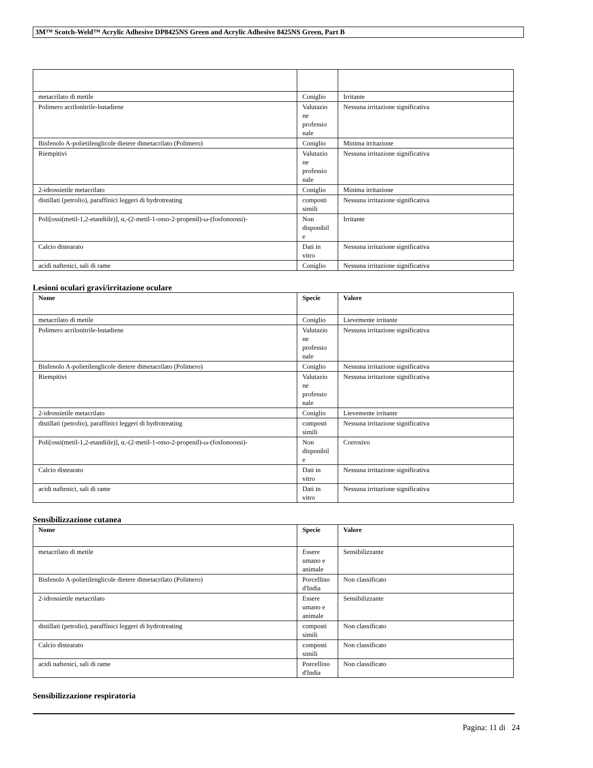3M™ Scotch-Weld™ Acrylic Adhesive DP8425NS Green and Acrylic Adhesive 8425NS Green, Part B
| metacrilato di metile | Coniglio | Irritante |
| Polimero acrilonitrile-butadiene | Valutazio ne professio nale | Nessuna irritazione significativa |
| Bisfenolo A-polietilenglicole dietere dimetacrilato (Polimero) | Coniglio | Minima irritazione |
| Riempitivi | Valutazio ne professio nale | Nessuna irritazione significativa |
| 2-idrossietile metacrilato | Coniglio | Minima irritazione |
| distillati (petrolio), paraffinici leggeri di hydrotreating | composti simili | Nessuna irritazione significativa |
| Poli[ossi(metil-1,2-etandiile)], α,-(2-metil-1-osso-2-propenil)-ω-(fosfonoossi)- | Non disponibil e | Irritante |
| Calcio distearato | Dati in vitro | Nessuna irritazione significativa |
| acidi naftenici, sali di rame | Coniglio | Nessuna irritazione significativa |
Lesioni oculari gravi/irritazione oculare
| Nome | Specie | Valore |
| --- | --- | --- |
| metacrilato di metile | Coniglio | Lievemente irritante |
| Polimero acrilonitrile-butadiene | Valutazio ne professio nale | Nessuna irritazione significativa |
| Bisfenolo A-polietilenglicole dietere dimetacrilato (Polimero) | Coniglio | Nessuna irritazione significativa |
| Riempitivi | Valutazio ne professio nale | Nessuna irritazione significativa |
| 2-idrossietile metacrilato | Coniglio | Lievemente irritante |
| distillati (petrolio), paraffinici leggeri di hydrotreating | composti simili | Nessuna irritazione significativa |
| Poli[ossi(metil-1,2-etandiile)], α,-(2-metil-1-osso-2-propenil)-ω-(fosfonoossi)- | Non disponibil e | Corrosivo |
| Calcio distearato | Dati in vitro | Nessuna irritazione significativa |
| acidi naftenici, sali di rame | Dati in vitro | Nessuna irritazione significativa |
Sensibilizzazione cutanea
| Nome | Specie | Valore |
| --- | --- | --- |
| metacrilato di metile | Essere umano e animale | Sensibilizzante |
| Bisfenolo A-polietilenglicole dietere dimetacrilato (Polimero) | Porcellino d'India | Non classificato |
| 2-idrossietile metacrilato | Essere umano e animale | Sensibilizzante |
| distillati (petrolio), paraffinici leggeri di hydrotreating | composti simili | Non classificato |
| Calcio distearato | composti simili | Non classificato |
| acidi naftenici, sali di rame | Porcellino d'India | Non classificato |
Sensibilizzazione respiratoria
Pagina: 11 di 24